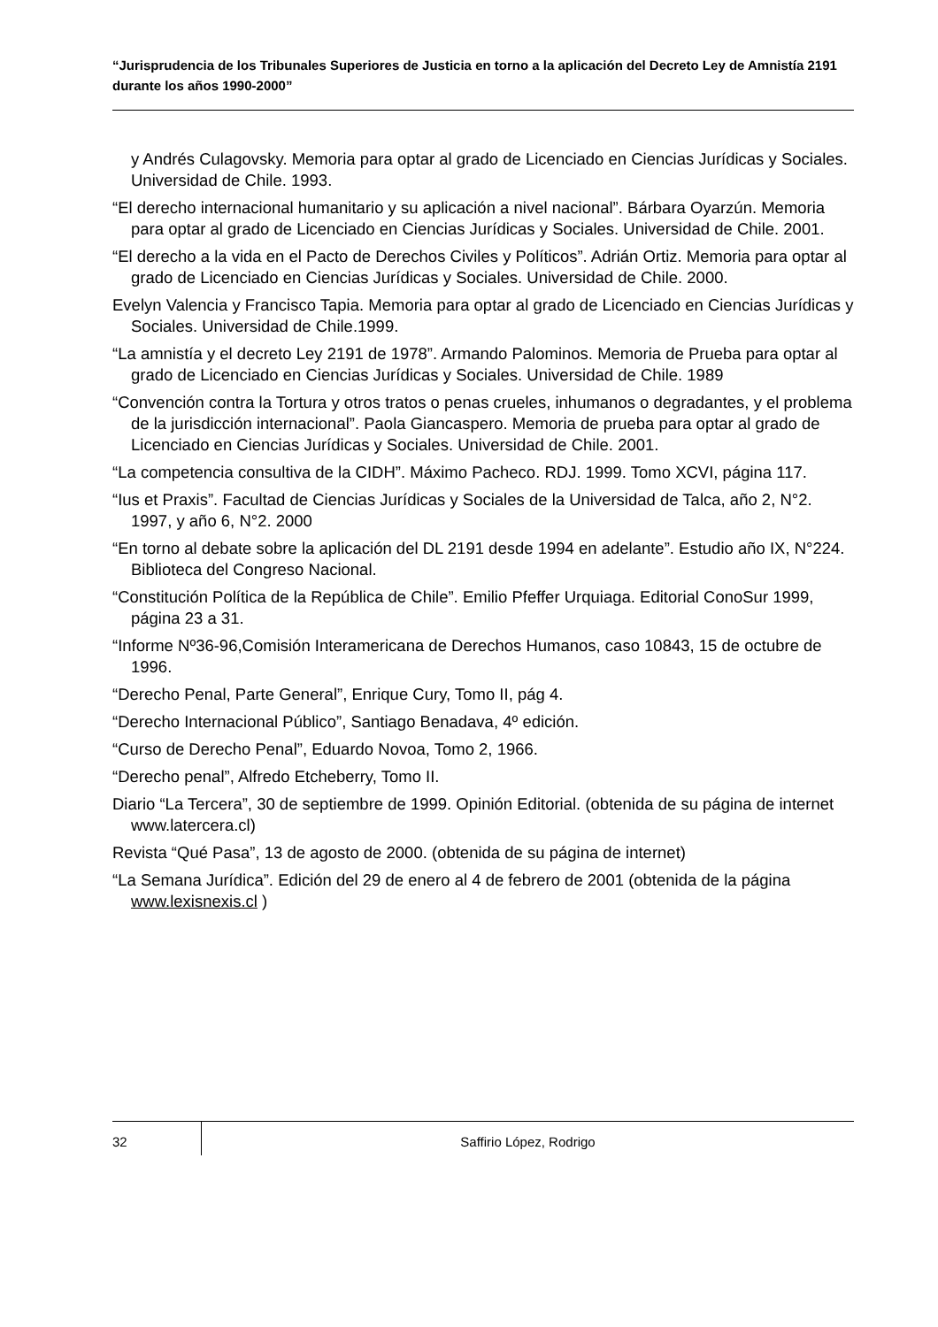“Jurisprudencia de los Tribunales Superiores de Justicia en torno a la aplicación del Decreto Ley de Amnistía 2191 durante los años 1990-2000”
y Andrés Culagovsky. Memoria para optar al grado de Licenciado en Ciencias Jurídicas y Sociales. Universidad de Chile. 1993.
“El derecho internacional humanitario y su aplicación a nivel nacional”. Bárbara Oyarzún. Memoria para optar al grado de Licenciado en Ciencias Jurídicas y Sociales. Universidad de Chile. 2001.
“El derecho a la vida en el Pacto de Derechos Civiles y Políticos”. Adrián Ortiz. Memoria para optar al grado de Licenciado en Ciencias Jurídicas y Sociales. Universidad de Chile. 2000.
Evelyn Valencia y Francisco Tapia. Memoria para optar al grado de Licenciado en Ciencias Jurídicas y Sociales. Universidad de Chile.1999.
“La amnistía y el decreto Ley 2191 de 1978”. Armando Palominos. Memoria de Prueba para optar al grado de Licenciado en Ciencias Jurídicas y Sociales. Universidad de Chile. 1989
“Convención contra la Tortura y otros tratos o penas crueles, inhumanos o degradantes, y el problema de la jurisdicción internacional”. Paola Giancaspero. Memoria de prueba para optar al grado de Licenciado en Ciencias Jurídicas y Sociales. Universidad de Chile. 2001.
“La competencia consultiva de la CIDH”. Máximo Pacheco. RDJ. 1999. Tomo XCVI, página 117.
“Ius et Praxis”. Facultad de Ciencias Jurídicas y Sociales de la Universidad de Talca, año 2, N°2. 1997, y año 6, N°2. 2000
“En torno al debate sobre la aplicación del DL 2191 desde 1994 en adelante”. Estudio año IX, N°224. Biblioteca del Congreso Nacional.
“Constitución Política de la República de Chile”. Emilio Pfeffer Urquiaga. Editorial ConoSur 1999, página 23 a 31.
“Informe Nº36-96,Comisión Interamericana de Derechos Humanos, caso 10843, 15 de octubre de 1996.
“Derecho Penal, Parte General”, Enrique Cury, Tomo II, pág 4.
“Derecho Internacional Público”, Santiago Benadava, 4º edición.
“Curso de Derecho Penal”, Eduardo Novoa, Tomo 2, 1966.
“Derecho penal”, Alfredo Etcheberry, Tomo II.
Diario “La Tercera”, 30 de septiembre de 1999. Opinión Editorial. (obtenida de su página de internet www.latercera.cl)
Revista “Qué Pasa”, 13 de agosto de 2000. (obtenida de su página de internet)
“La Semana Jurídica”. Edición del 29 de enero al 4 de febrero de 2001 (obtenida de la página www.lexisnexis.cl )
32
Saffirio López, Rodrigo